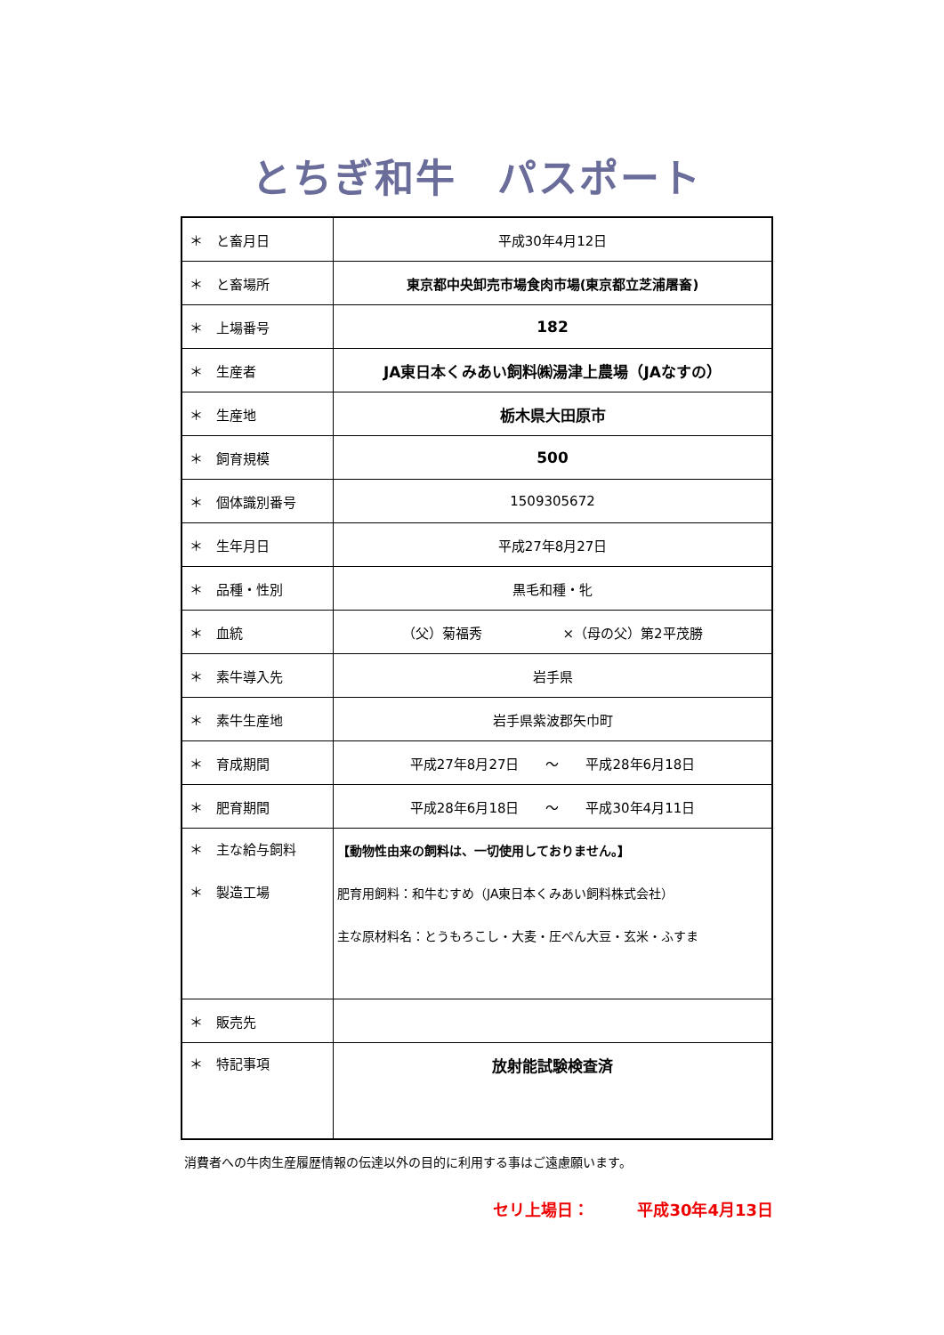とちぎ和牛　パスポート
| ＊ と畜月日 | 平成30年4月12日 |
| ＊ と畜場所 | 東京都中央卸売市場食肉市場(東京都立芝浦屠畜) |
| ＊ 上場番号 | 182 |
| ＊ 生産者 | JA東日本くみあい飼料㈱湯津上農場（JAなすの） |
| ＊ 生産地 | 栃木県大田原市 |
| ＊ 飼育規模 | 500 |
| ＊ 個体識別番号 | 1509305672 |
| ＊ 生年月日 | 平成27年8月27日 |
| ＊ 品種・性別 | 黒毛和種・牝 |
| ＊ 血統 | （父）菊福秀 ×（母の父）第2平茂勝 |
| ＊ 素牛導入先 | 岩手県 |
| ＊ 素牛生産地 | 岩手県紫波郡矢巾町 |
| ＊ 育成期間 | 平成27年8月27日 ～ 平成28年6月18日 |
| ＊ 肥育期間 | 平成28年6月18日 ～ 平成30年4月11日 |
| ＊ 主な給与飼料 ＊ 製造工場 | 【動物性由来の飼料は、一切使用しておりません。】 肥育用飼料：和牛むすめ（JA東日本くみあい飼料株式会社） 主な原材料名：とうもろこし・大麦・圧ぺん大豆・玄米・ふすま |
| ＊ 販売先 | |
| ＊ 特記事項 | 放射能試験検査済 |
消費者への牛肉生産履歴情報の伝達以外の目的に利用する事はご遠慮願います。
セリ上場日：　　　平成30年4月13日